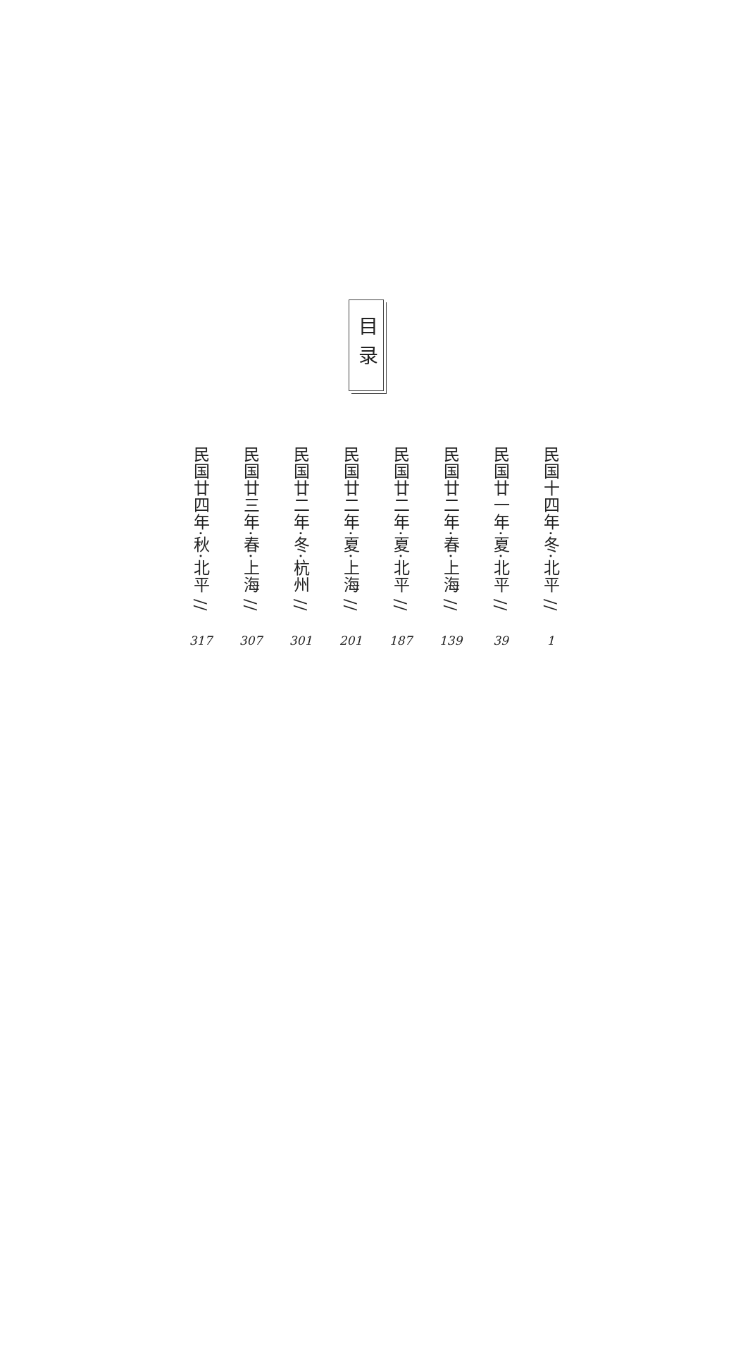目录
民国十四年·冬·北平 //
1
民国廿一年·夏·北平 //
39
民国廿二年·春·上海 //
139
民国廿二年·夏·北平 //
187
民国廿二年·夏·上海 //
201
民国廿二年·冬·杭州 //
301
民国廿三年·春·上海 //
307
民国廿四年·秋·北平 //
317